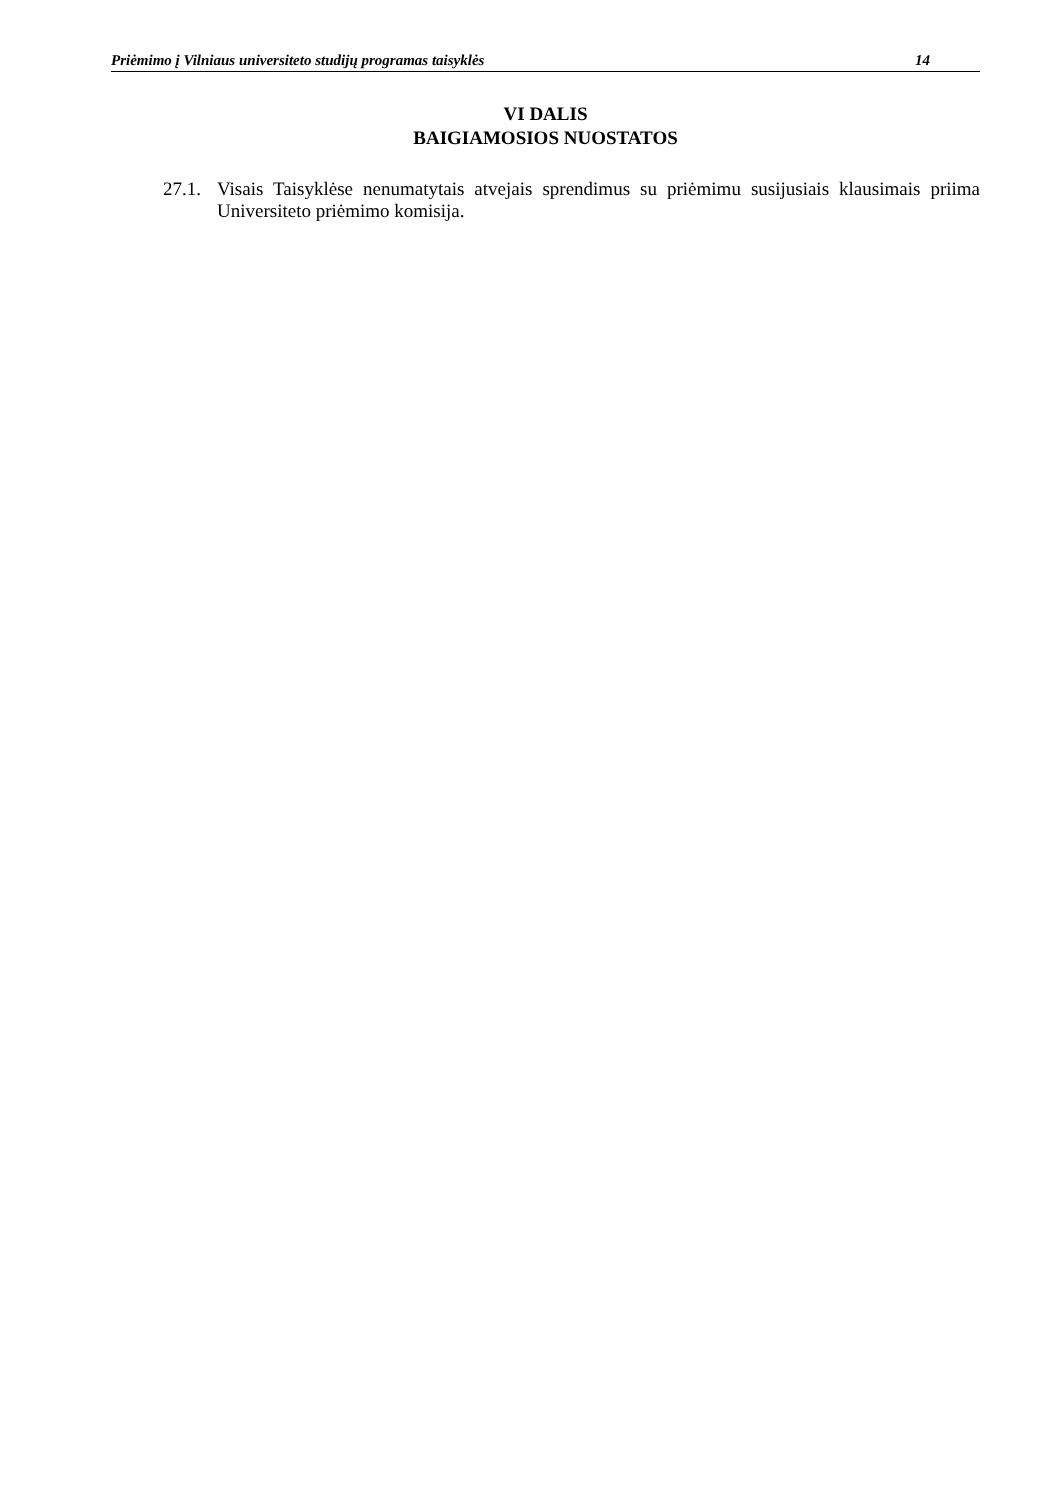Priėmimo į Vilniaus universiteto studijų programas taisyklės 14
VI DALIS
BAIGIAMOSIOS NUOSTATOS
27.1. Visais Taisyklėse nenumatytais atvejais sprendimus su priėmimu susijusiais klausimais priima Universiteto priėmimo komisija.